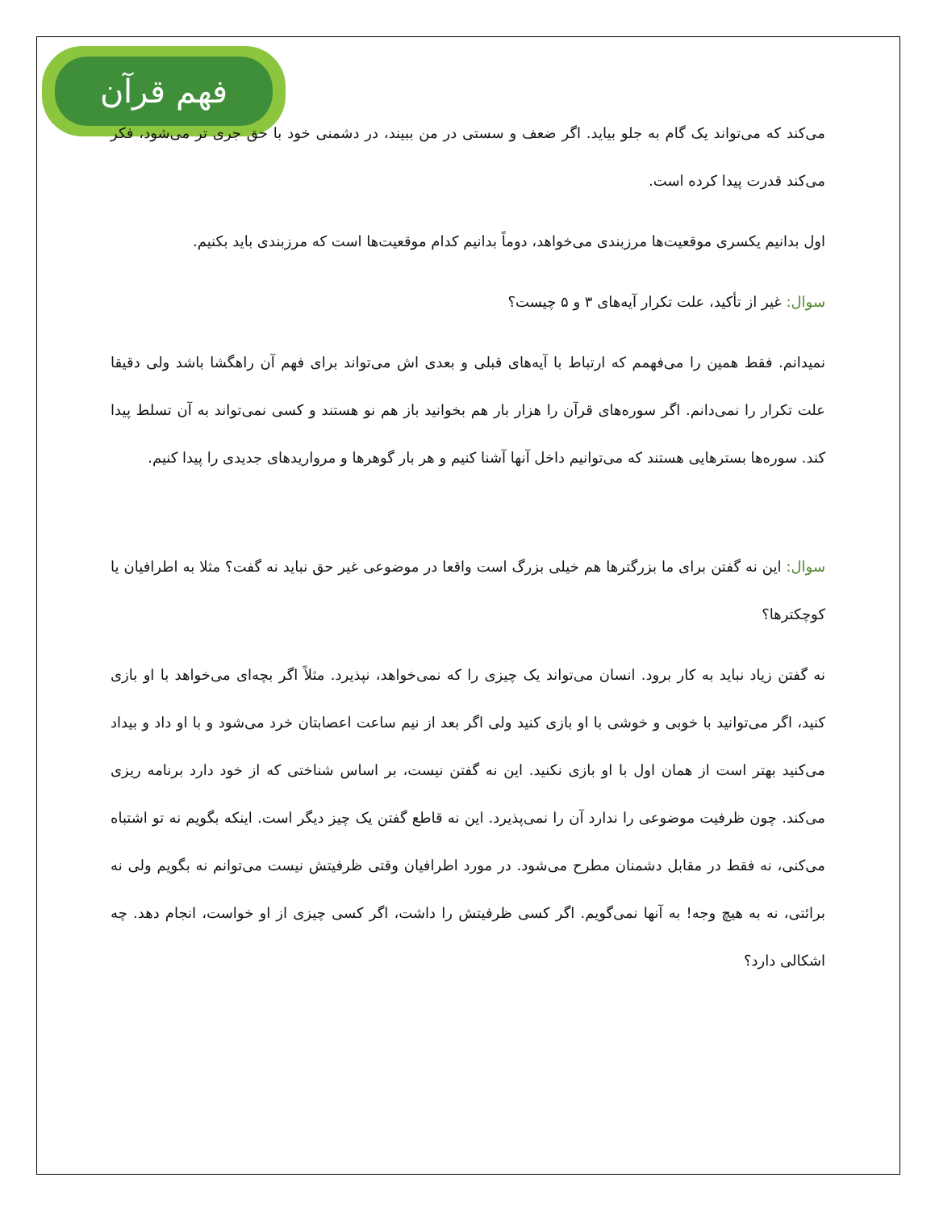فهم قرآن
می‌کند که می‌تواند یک گام به جلو بیاید. اگر ضعف و سستی در من ببیند، در دشمنی خود با حق جری تر می‌شود، فکر می‌کند قدرت پیدا کرده است.
اول بدانیم یکسری موقعیت‌ها مرزبندی می‌خواهد، دوماً بدانیم کدام موقعیت‌ها است که مرزبندی باید بکنیم.
سوال: غیر از تأکید، علت تکرار آیه‌های ۳ و ۵ چیست؟
نمیدانم. فقط همین را می‌فهمم که ارتباط با آیه‌های قبلی و بعدی اش می‌تواند برای فهم آن راهگشا باشد ولی دقیقا علت تکرار را نمی‌دانم. اگر سوره‌های قرآن را هزار بار هم بخوانید باز هم نو هستند و کسی نمی‌تواند به آن تسلط پیدا کند. سوره‌ها بسترهایی هستند که می‌توانیم داخل آنها آشنا کنیم و هر بار گوهرها و مرواریدهای جدیدی را پیدا کنیم.
سوال: این نه گفتن برای ما بزرگترها هم خیلی بزرگ است واقعا در موضوعی غیر حق نباید نه گفت؟ مثلا به اطرافیان یا کوچکترها؟
نه گفتن زیاد نباید به کار برود. انسان می‌تواند یک چیزی را که نمی‌خواهد، نپذیرد. مثلاً اگر بچه‌ای می‌خواهد با او بازی کنید، اگر می‌توانید با خوبی و خوشی با او بازی کنید ولی اگر بعد از نیم ساعت اعصابتان خرد می‌شود و با او داد و بیداد می‌کنید بهتر است از همان اول با او بازی نکنید. این نه گفتن نیست، بر اساس شناختی که از خود دارد برنامه ریزی می‌کند. چون ظرفیت موضوعی را ندارد آن را نمی‌پذیرد. این نه قاطع گفتن یک چیز دیگر است. اینکه بگویم نه تو اشتباه می‌کنی، نه فقط در مقابل دشمنان مطرح می‌شود. در مورد اطرافیان وقتی ظرفیتش نیست می‌توانم نه بگویم ولی نه برائتی، نه به هیچ وجه! به آنها نمی‌گویم. اگر کسی ظرفیتش را داشت، اگر کسی چیزی از او خواست، انجام دهد. چه اشکالی دارد؟